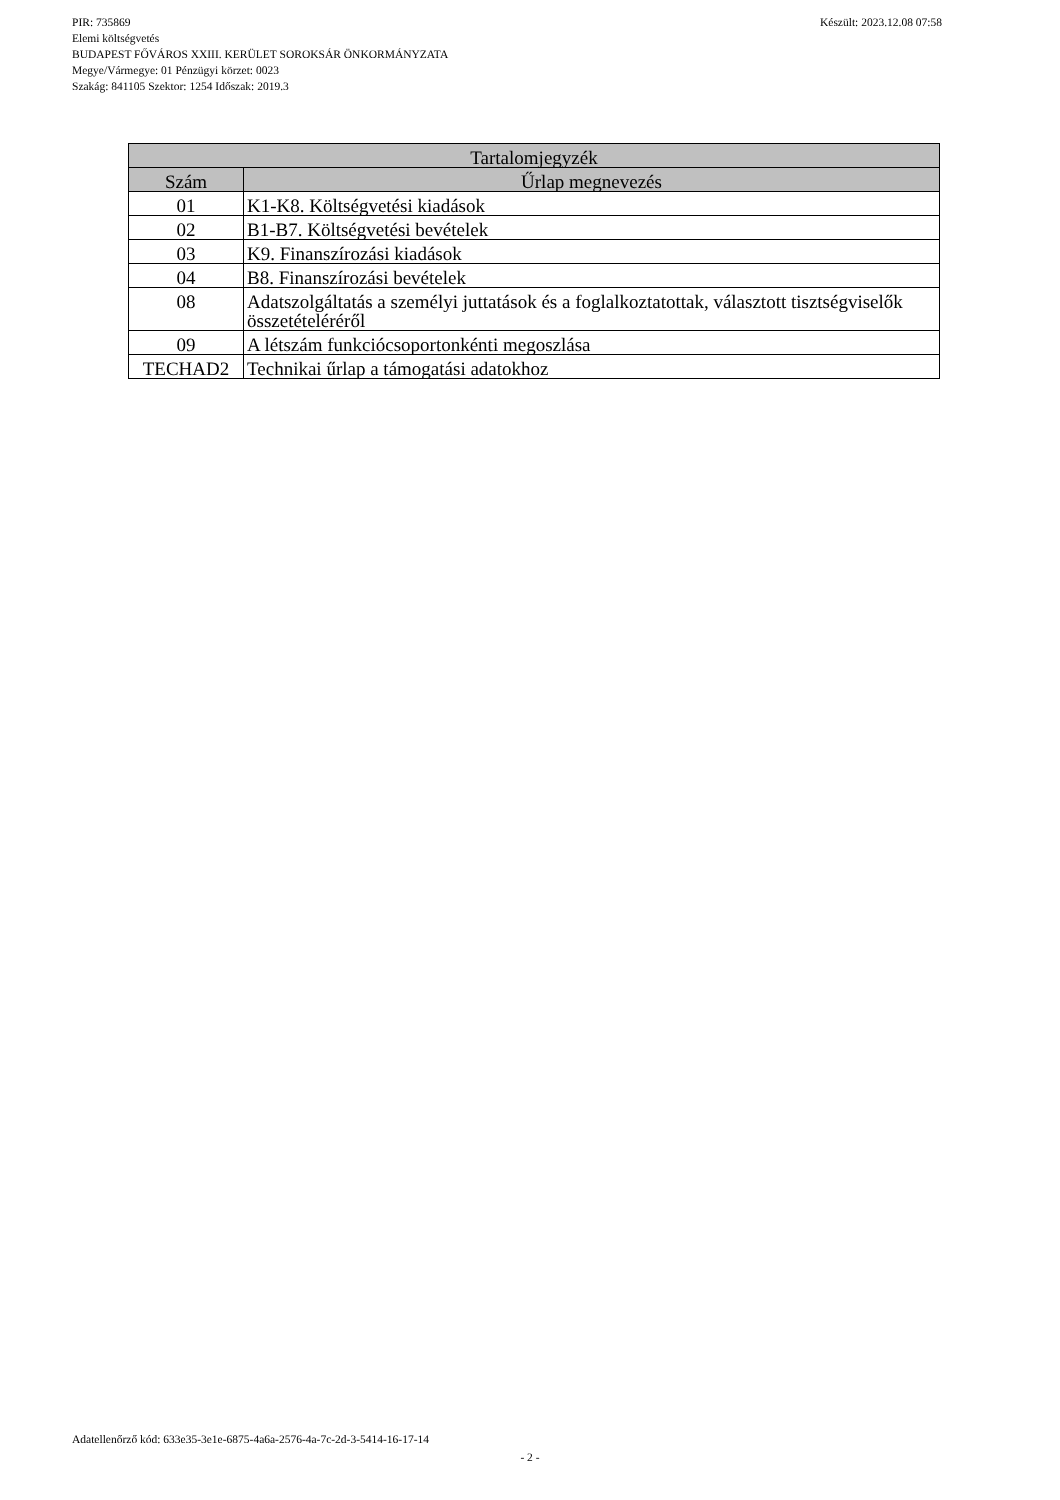Készült: 2023.12.08 07:58 PIR: 735869
Elemi költségvetés
BUDAPEST FŐVÁROS XXIII. KERÜLET SOROKSÁR ÖNKORMÁNYZATA
Megye/Vármegye: 01 Pénzügyi körzet: 0023
Szakág: 841105 Szektor: 1254 Időszak: 2019.3
| Tartalomjegyzék | |
| --- | --- |
| Szám | Űrlap megnevezés |
| 01 | K1-K8. Költségvetési kiadások |
| 02 | B1-B7. Költségvetési bevételek |
| 03 | K9. Finanszírozási kiadások |
| 04 | B8. Finanszírozási bevételek |
| 08 | Adatszolgáltatás a személyi juttatások és a foglalkoztatottak, választott tisztségviselők összetételéréről |
| 09 | A létszám funkciócsoportonkénti megoszlása |
| TECHAD2 | Technikai űrlap a támogatási adatokhoz |
Adatellenőrző kód: 633e35-3e1e-6875-4a6a-2576-4a-7c-2d-3-5414-16-17-14
- 2 -